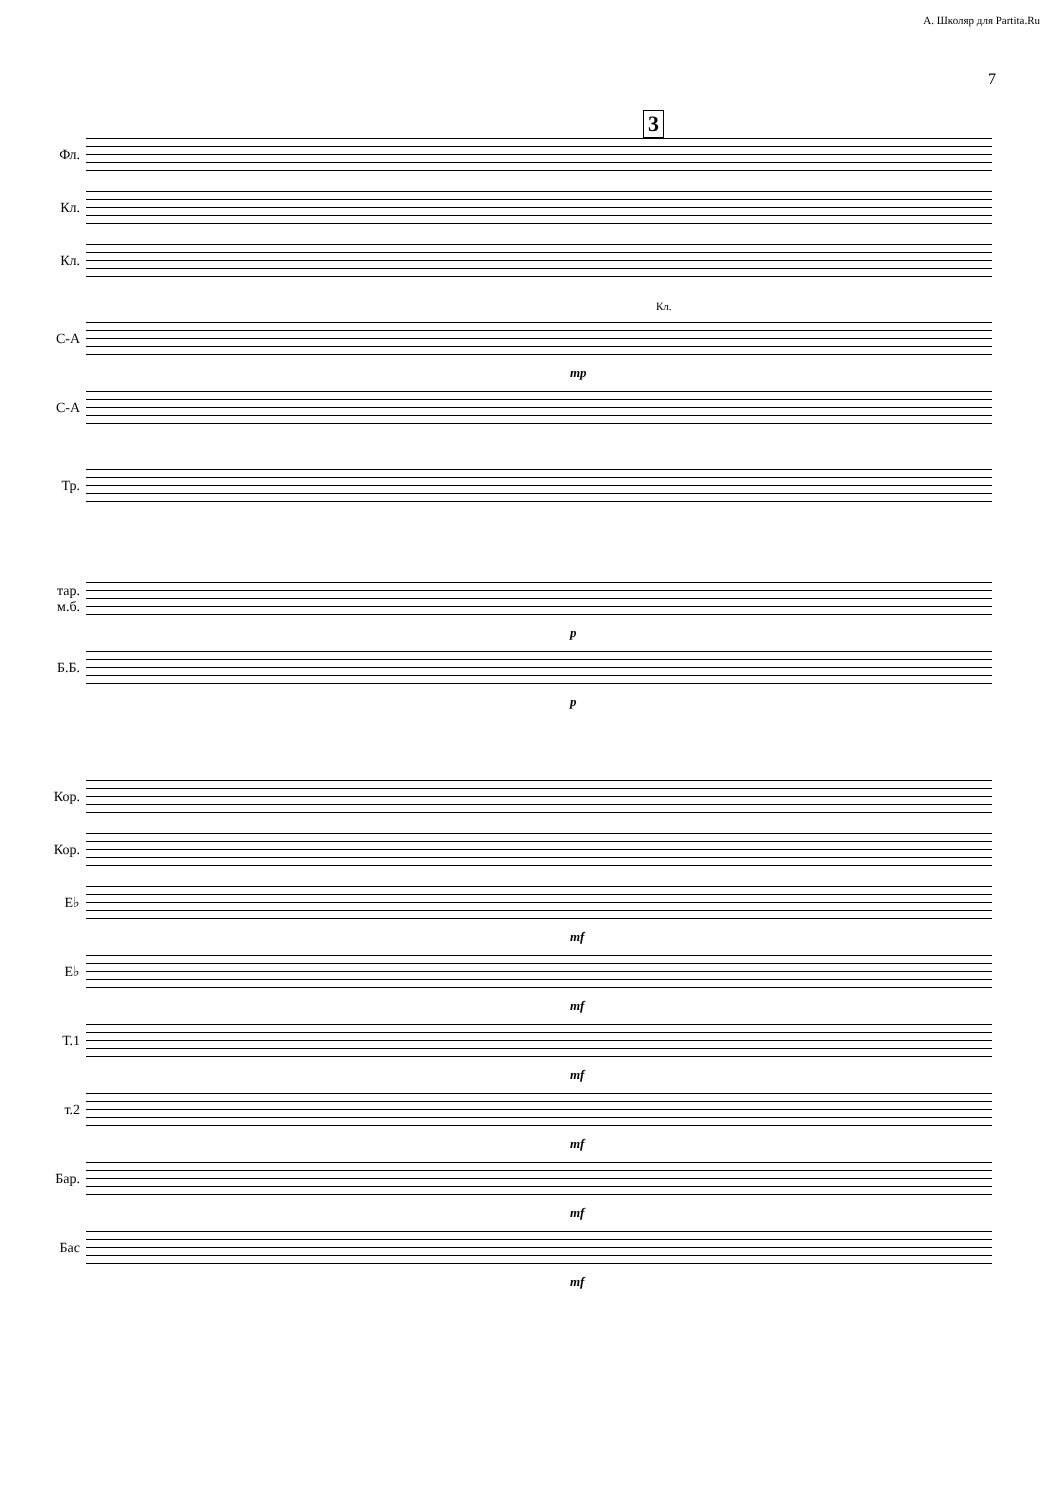А. Школяр для Partita.Ru
7
3
Фл.
Кл.
Кл.
С-А
Кл.
mp
С-А
Тр.
тар.
м.б.
p
Б.Б.
p
Кор.
Кор.
E♭
mf
E♭
mf
Т.1
mf
т.2
mf
Бар.
mf
Бас
mf